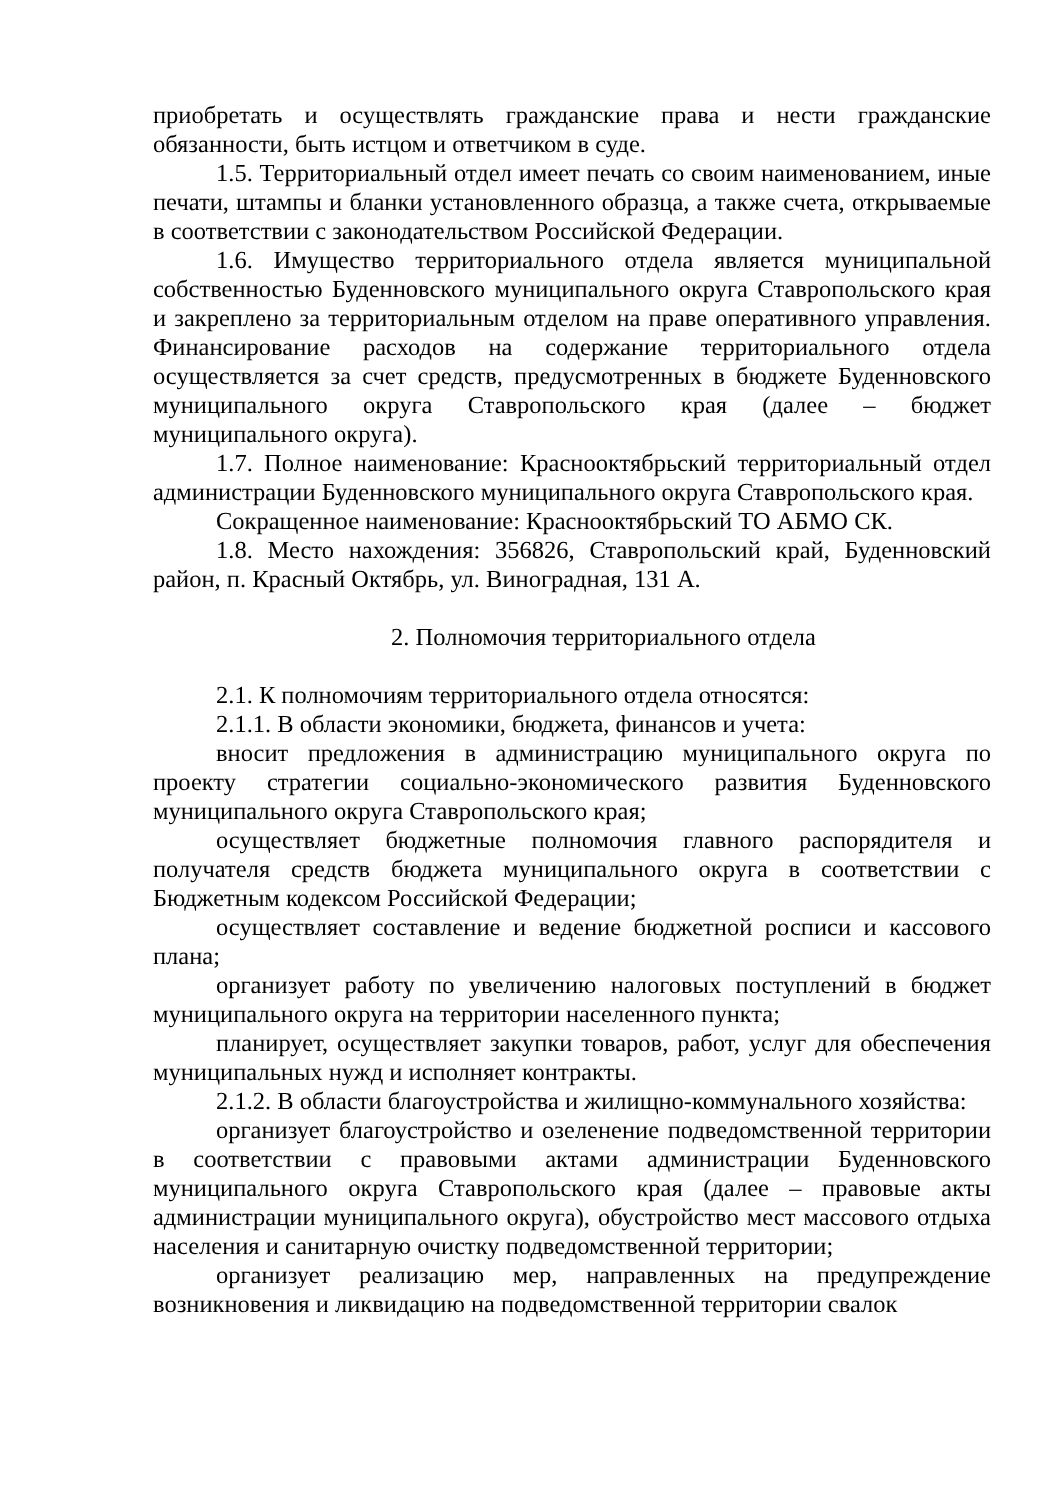приобретать и осуществлять гражданские права и нести гражданские обязанности, быть истцом и ответчиком в суде.
1.5. Территориальный отдел имеет печать со своим наименованием, иные печати, штампы и бланки установленного образца, а также счета, открываемые в соответствии с законодательством Российской Федерации.
1.6. Имущество территориального отдела является муниципальной собственностью Буденновского муниципального округа Ставропольского края и закреплено за территориальным отделом на праве оперативного управления. Финансирование расходов на содержание территориального отдела осуществляется за счет средств, предусмотренных в бюджете Буденновского муниципального округа Ставропольского края (далее – бюджет муниципального округа).
1.7. Полное наименование: Краснооктябрьский территориальный отдел администрации Буденновского муниципального округа Ставропольского края.
Сокращенное наименование: Краснооктябрьский ТО АБМО СК.
1.8. Место нахождения: 356826, Ставропольский край, Буденновский район, п. Красный Октябрь, ул. Виноградная, 131 А.
2. Полномочия территориального отдела
2.1. К полномочиям территориального отдела относятся:
2.1.1. В области экономики, бюджета, финансов и учета:
вносит предложения в администрацию муниципального округа по проекту стратегии социально-экономического развития Буденновского муниципального округа Ставропольского края;
осуществляет бюджетные полномочия главного распорядителя и получателя средств бюджета муниципального округа в соответствии с Бюджетным кодексом Российской Федерации;
осуществляет составление и ведение бюджетной росписи и кассового плана;
организует работу по увеличению налоговых поступлений в бюджет муниципального округа на территории населенного пункта;
планирует, осуществляет закупки товаров, работ, услуг для обеспечения муниципальных нужд и исполняет контракты.
2.1.2. В области благоустройства и жилищно-коммунального хозяйства:
организует благоустройство и озеленение подведомственной территории в соответствии с правовыми актами администрации Буденновского муниципального округа Ставропольского края (далее – правовые акты администрации муниципального округа), обустройство мест массового отдыха населения и санитарную очистку подведомственной территории;
организует реализацию мер, направленных на предупреждение возникновения и ликвидацию на подведомственной территории свалок